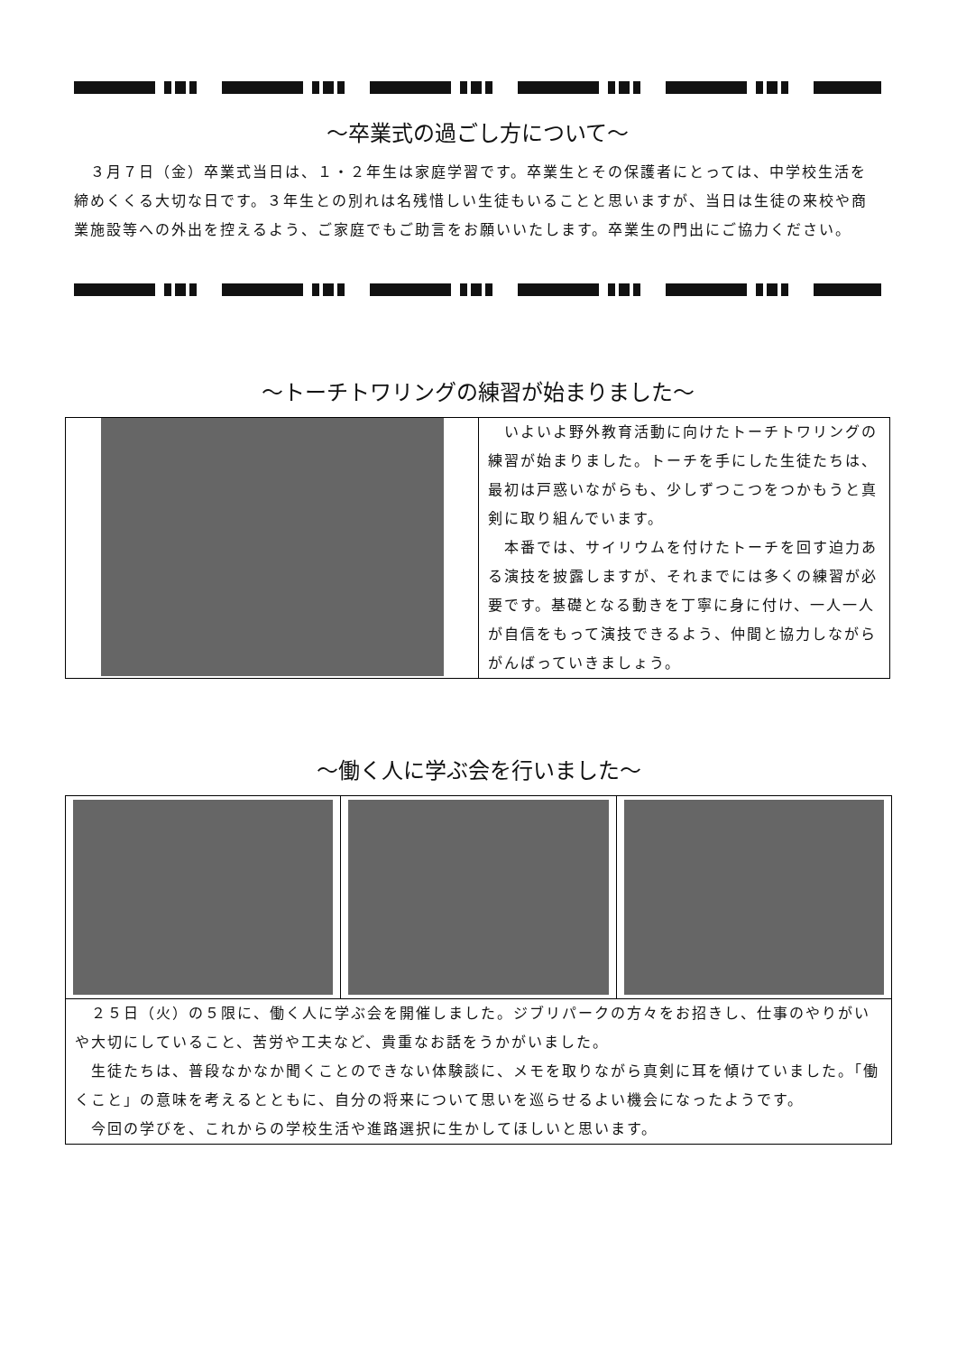～卒業式の過ごし方について～
　３月７日（金）卒業式当日は、１・２年生は家庭学習です。卒業生とその保護者にとっては、中学校生活を締めくくる大切な日です。３年生との別れは名残惜しい生徒もいることと思いますが、当日は生徒の来校や商業施設等への外出を控えるよう、ご家庭でもご助言をお願いいたします。卒業生の門出にご協力ください。
～トーチトワリングの練習が始まりました～
　いよいよ野外教育活動に向けたトーチトワリングの練習が始まりました。トーチを手にした生徒たちは、最初は戸惑いながらも、少しずつこつをつかもうと真剣に取り組んでいます。
　本番では、サイリウムを付けたトーチを回す迫力ある演技を披露しますが、それまでには多くの練習が必要です。基礎となる動きを丁寧に身に付け、一人一人が自信をもって演技できるよう、仲間と協力しながらがんばっていきましょう。
～働く人に学ぶ会を行いました～
　２５日（火）の５限に、働く人に学ぶ会を開催しました。ジブリパークの方々をお招きし、仕事のやりがいや大切にしていること、苦労や工夫など、貴重なお話をうかがいました。
　生徒たちは、普段なかなか聞くことのできない体験談に、メモを取りながら真剣に耳を傾けていました。「働くこと」の意味を考えるとともに、自分の将来について思いを巡らせるよい機会になったようです。
　今回の学びを、これからの学校生活や進路選択に生かしてほしいと思います。